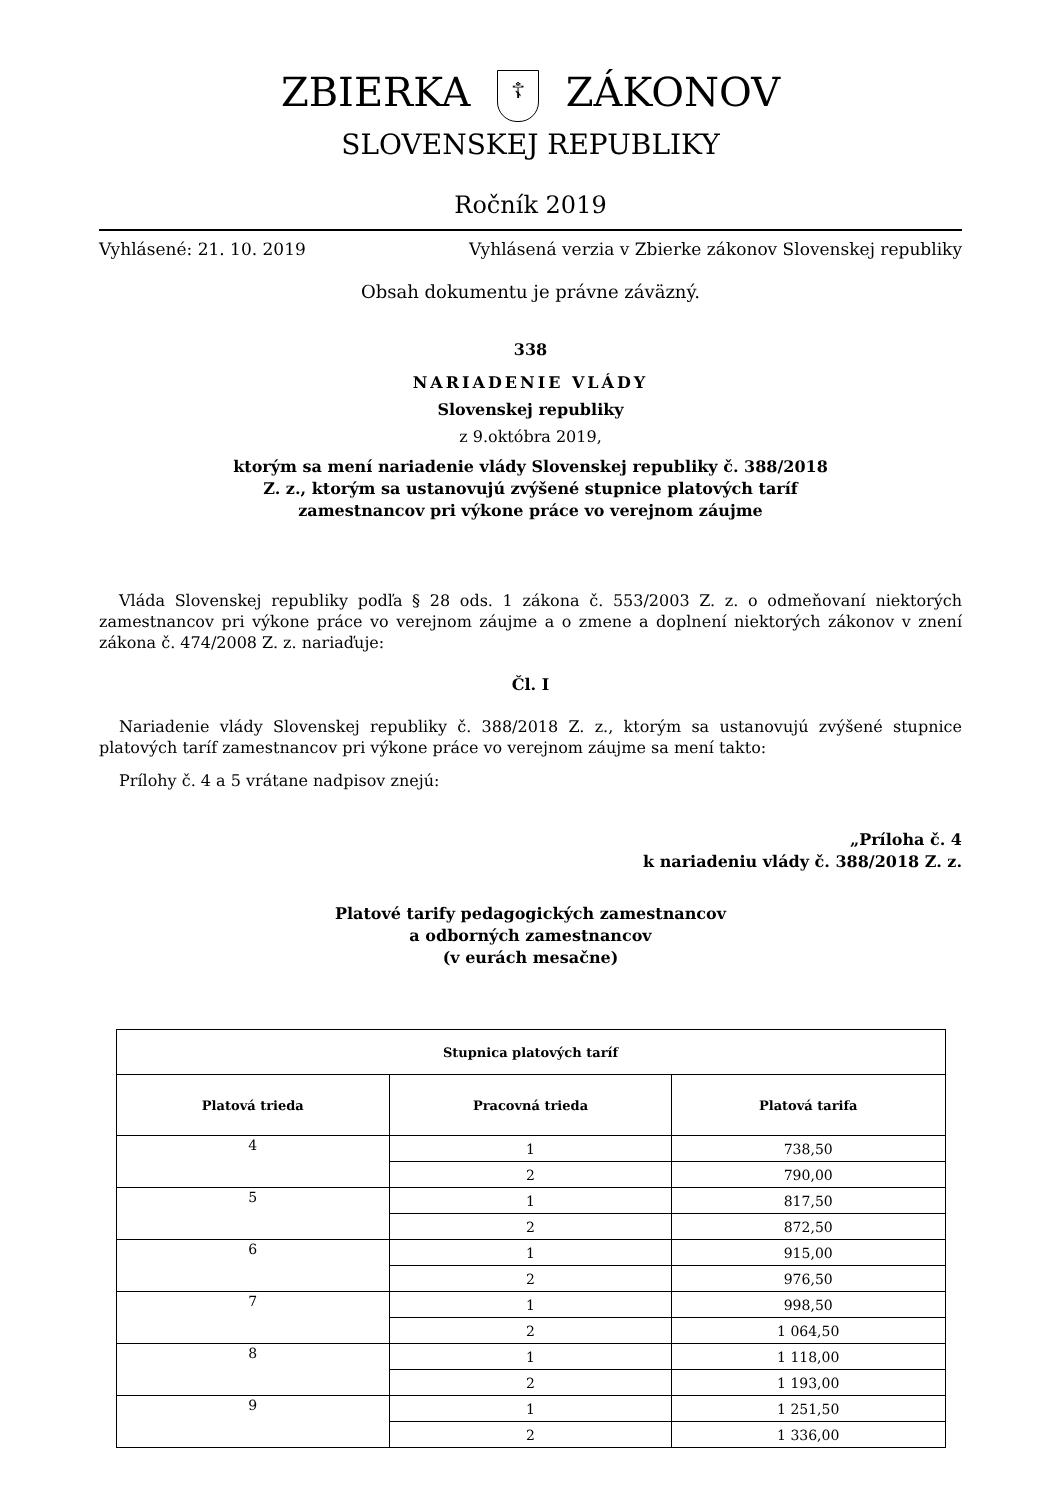ZBIERKA ☦ ZÁKONOV
SLOVENSKEJ REPUBLIKY
Ročník 2019
Vyhlásené: 21. 10. 2019 Vyhlásená verzia v Zbierke zákonov Slovenskej republiky
Obsah dokumentu je právne záväzný.
338
NARIADENIE VLÁDY
Slovenskej republiky
z 9.októbra 2019,
ktorým sa mení nariadenie vlády Slovenskej republiky č. 388/2018
Z. z., ktorým sa ustanovujú zvýšené stupnice platových taríf
zamestnancov pri výkone práce vo verejnom záujme
Vláda Slovenskej republiky podľa § 28 ods. 1 zákona č. 553/2003 Z. z. o odmeňovaní niektorých zamestnancov pri výkone práce vo verejnom záujme a o zmene a doplnení niektorých zákonov v znení zákona č. 474/2008 Z. z. nariaďuje:
Čl. I
Nariadenie vlády Slovenskej republiky č. 388/2018 Z. z., ktorým sa ustanovujú zvýšené stupnice platových taríf zamestnancov pri výkone práce vo verejnom záujme sa mení takto:
Prílohy č. 4 a 5 vrátane nadpisov znejú:
„Príloha č. 4
k nariadeniu vlády č. 388/2018 Z. z.
Platové tarify pedagogických zamestnancov
a odborných zamestnancov
(v eurách mesačne)
| Stupnica platových taríf | | |
| --- | --- | --- |
| Platová trieda | Pracovná trieda | Platová tarifa |
| 4 | 1 | 738,50 |
| | 2 | 790,00 |
| 5 | 1 | 817,50 |
| | 2 | 872,50 |
| 6 | 1 | 915,00 |
| | 2 | 976,50 |
| 7 | 1 | 998,50 |
| | 2 | 1 064,50 |
| 8 | 1 | 1 118,00 |
| | 2 | 1 193,00 |
| 9 | 1 | 1 251,50 |
| | 2 | 1 336,00 |